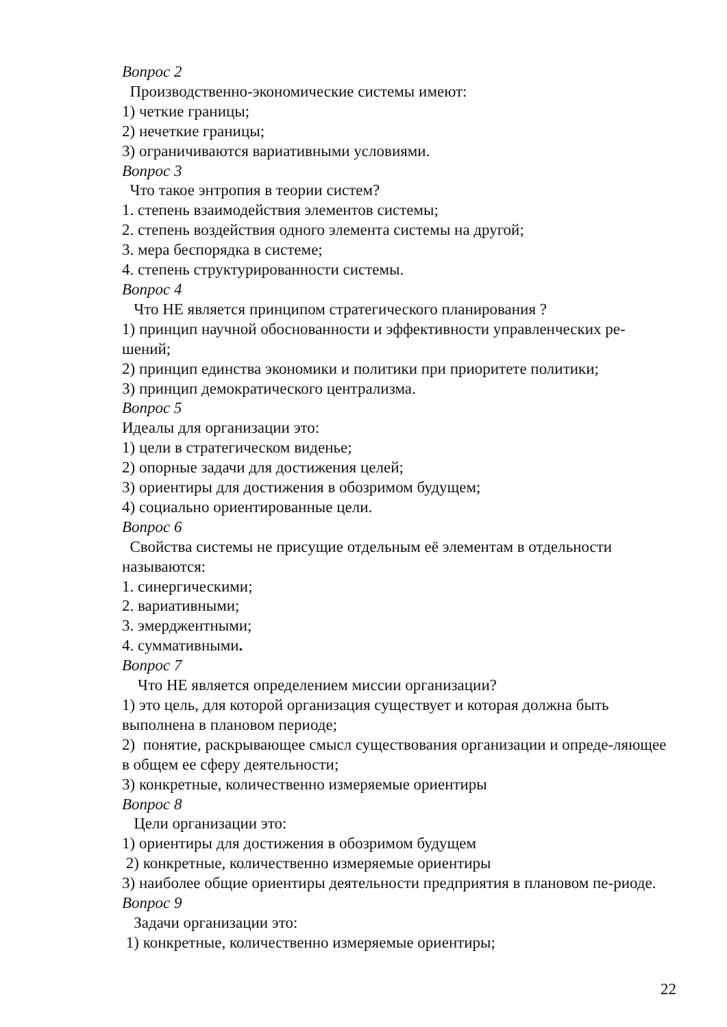Вопрос 2
Производственно-экономические системы имеют:
1) четкие границы;
2) нечеткие границы;
3) ограничиваются вариативными условиями.
Вопрос 3
Что такое энтропия в теории систем?
1. степень взаимодействия элементов системы;
2. степень воздействия одного элемента системы на другой;
3. мера беспорядка в системе;
4. степень структурированности системы.
Вопрос 4
Что НЕ является принципом стратегического планирования ?
1) принцип научной обоснованности и эффективности управленческих ре-шений;
2) принцип единства экономики и политики при приоритете политики;
3) принцип демократического централизма.
Вопрос 5
Идеалы для организации это:
1) цели в стратегическом виденье;
2) опорные задачи для достижения целей;
3) ориентиры для достижения в обозримом будущем;
4) социально ориентированные цели.
Вопрос 6
Свойства системы не присущие отдельным её элементам в отдельности называются:
1. синергическими;
2. вариативными;
3. эмерджентными;
4. суммативными.
Вопрос 7
Что НЕ является определением миссии организации?
1) это цель, для которой организация существует и которая должна быть выполнена в плановом периоде;
2) понятие, раскрывающее смысл существования организации и опреде-ляющее в общем ее сферу деятельности;
3) конкретные, количественно измеряемые ориентиры
Вопрос 8
Цели организации это:
1) ориентиры для достижения в обозримом будущем
2) конкретные, количественно измеряемые ориентиры
3) наиболее общие ориентиры деятельности предприятия в плановом пе-риоде.
Вопрос 9
Задачи организации это:
1) конкретные, количественно измеряемые ориентиры;
22